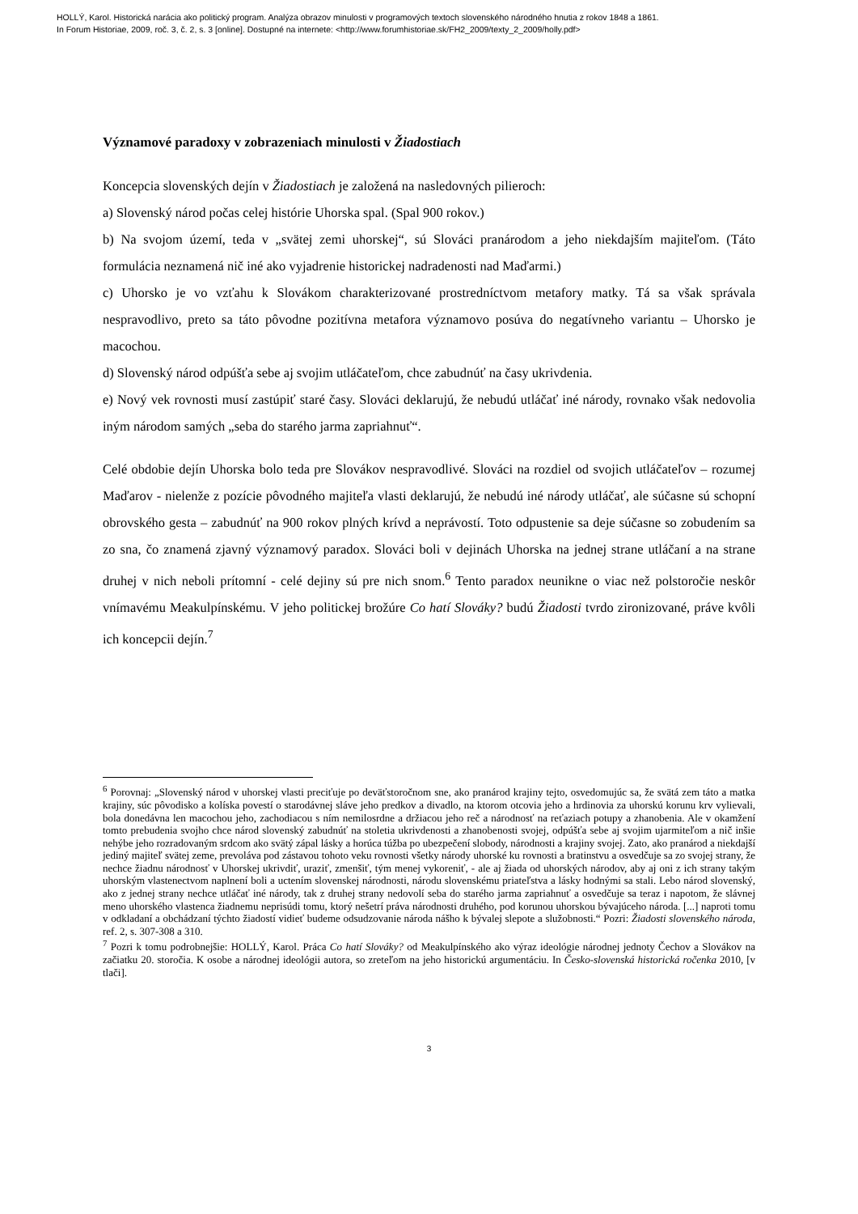HOLLÝ, Karol. Historická narácia ako politický program. Analýza obrazov minulosti v programových textoch slovenského národného hnutia z rokov 1848 a 1861.
In Forum Historiae, 2009, roč. 3, č. 2, s. 3 [online]. Dostupné na internete: <http://www.forumhistoriae.sk/FH2_2009/texty_2_2009/holly.pdf>
Významové paradoxy v zobrazeniach minulosti v Žiadostiach
Koncepcia slovenských dejín v Žiadostiach je založená na nasledovných pilieroch:
a) Slovenský národ počas celej histórie Uhorska spal. (Spal 900 rokov.)
b) Na svojom území, teda v „svätej zemi uhorskej“, sú Slováci pranárodom a jeho niekdajším majiteľom. (Táto formulácia neznamená nič iné ako vyjadrenie historickej nadradenosti nad Maďarmi.)
c) Uhorsko je vo vzťahu k Slovákom charakterizované prostredníctvom metafory matky. Tá sa však správala nespravodlivo, preto sa táto pôvodne pozitívna metafora významovo posúva do negatívneho variantu – Uhorsko je macochou.
d) Slovenský národ odpúšťa sebe aj svojim utláčateľom, chce zabudnúť na časy ukrivdenia.
e) Nový vek rovnosti musí zastúpiť staré časy. Slováci deklarujú, že nebudú utláčať iné národy, rovnako však nedovolia iným národom samých „seba do starého jarma zapriahnuť“.
Celé obdobie dejín Uhorska bolo teda pre Slovákov nespravodlivé. Slováci na rozdiel od svojich utláčateľov – rozumej Maďarov - nielenže z pozície pôvodného majiteľa vlasti deklarujú, že nebudú iné národy utláčať, ale súčasne sú schopní obrovského gesta – zabudnúť na 900 rokov plných krívd a neprávostí. Toto odpustenie sa deje súčasne so zobudením sa zo sna, čo znamená zjavný významový paradox. Slováci boli v dejinách Uhorska na jednej strane utláčaní a na strane druhej v nich neboli prítomní - celé dejiny sú pre nich snom.<sup>6</sup> Tento paradox neunikne o viac než polstoročie neskôr vnímavému Meakulpínskému. V jeho politickej brožúre Co hatí Slováky? budú Žiadosti tvrdo zironizované, práve kvôli ich koncepcii dejín.<sup>7</sup>
<sup>6</sup> Porovnaj: „Slovenský národ v uhorskej vlasti preciťuje po deväťstoročnom sne, ako pranárod krajiny tejto, osvedomujúc sa, že svätá zem táto a matka krajiny, súc pôvodisko a kolíska povestí o starodávnej sláve jeho predkov a divadlo, na ktorom otcovia jeho a hrdinovia za uhorskú korunu krv vylievali, bola donedávna len macochou jeho, zachodiacou s ním nemilosrdne a držiacou jeho reč a národnosť na reťaziach potupy a zhanobenia. Ale v okamžení tomto prebudenia svojho chce národ slovenský zabudnúť na stoletia ukrivdenosti a zhanobenosti svojej, odpúšťa sebe aj svojim ujarmiteľom a nič inšie nehýbe jeho rozradovaným srdcom ako svätý zápal lásky a horúca túžba po ubezpečení slobody, národnosti a krajiny svojej. Zato, ako pranárod a niekdajší jediný majiteľ svätej zeme, prevoláva pod zástavou tohoto veku rovnosti všetky národy uhorské ku rovnosti a bratinstvu a osvedčuje sa zo svojej strany, že nechce žiadnu národnosť v Uhorskej ukrivdiť, uraziť, zmenšiť, tým menej vykoreniť, - ale aj žiada od uhorských národov, aby aj oni z ich strany takým uhorským vlastenectvom naplnení boli a uctením slovenskej národnosti, národu slovenskému priateľstva a lásky hodnými sa stali. Lebo národ slovenský, ako z jednej strany nechce utláčať iné národy, tak z druhej strany nedovolí seba do starého jarma zapriahnuť a osvedčuje sa teraz i napotom, že slávnej meno uhorského vlastenca žiadnemu neprisúdi tomu, ktorý nešetrí práva národnosti druhého, pod korunou uhorskou bývajúceho národa. [...] naproti tomu v odkladaní a obchádzaní týchto žiadostí vidieť budeme odsudzovanie národa nášho k bývalej slepote a služobnosti.“ Pozri: Žiadosti slovenského národa, ref. 2, s. 307-308 a 310.
<sup>7</sup> Pozri k tomu podrobnejšie: HOLLÝ, Karol. Práca Co hatí Slováky? od Meakulpínského ako výraz ideológie národnej jednoty Čechov a Slovákov na začiatku 20. storočia. K osobe a národnej ideológii autora, so zreteľom na jeho historickú argumentáciu. In Česko-slovenská historická ročenka 2010, [v tlači].
3